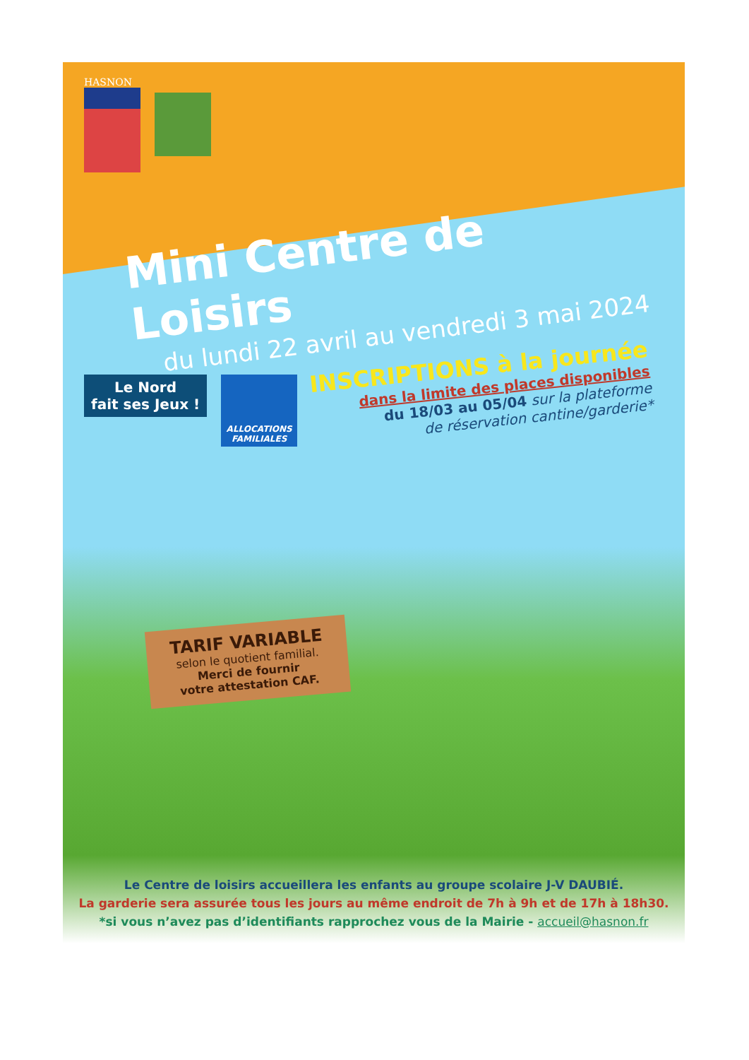HASNON
Mini Centre de Loisirs
du lundi 22 avril au vendredi 3 mai 2024
Le Nord
fait ses Jeux !
ALLOCATIONS FAMILIALES
INSCRIPTIONS à la journée
dans la limite des places disponibles
du 18/03 au 05/04 sur la plateforme
de réservation cantine/garderie*
TARIF VARIABLE
selon le quotient familial.
Merci de fournir
votre attestation CAF.
Le Centre de loisirs accueillera les enfants au groupe scolaire J-V DAUBIÉ.
La garderie sera assurée tous les jours au même endroit de 7h à 9h et de 17h à 18h30.
*si vous n’avez pas d’identifiants rapprochez vous de la Mairie - accueil@hasnon.fr